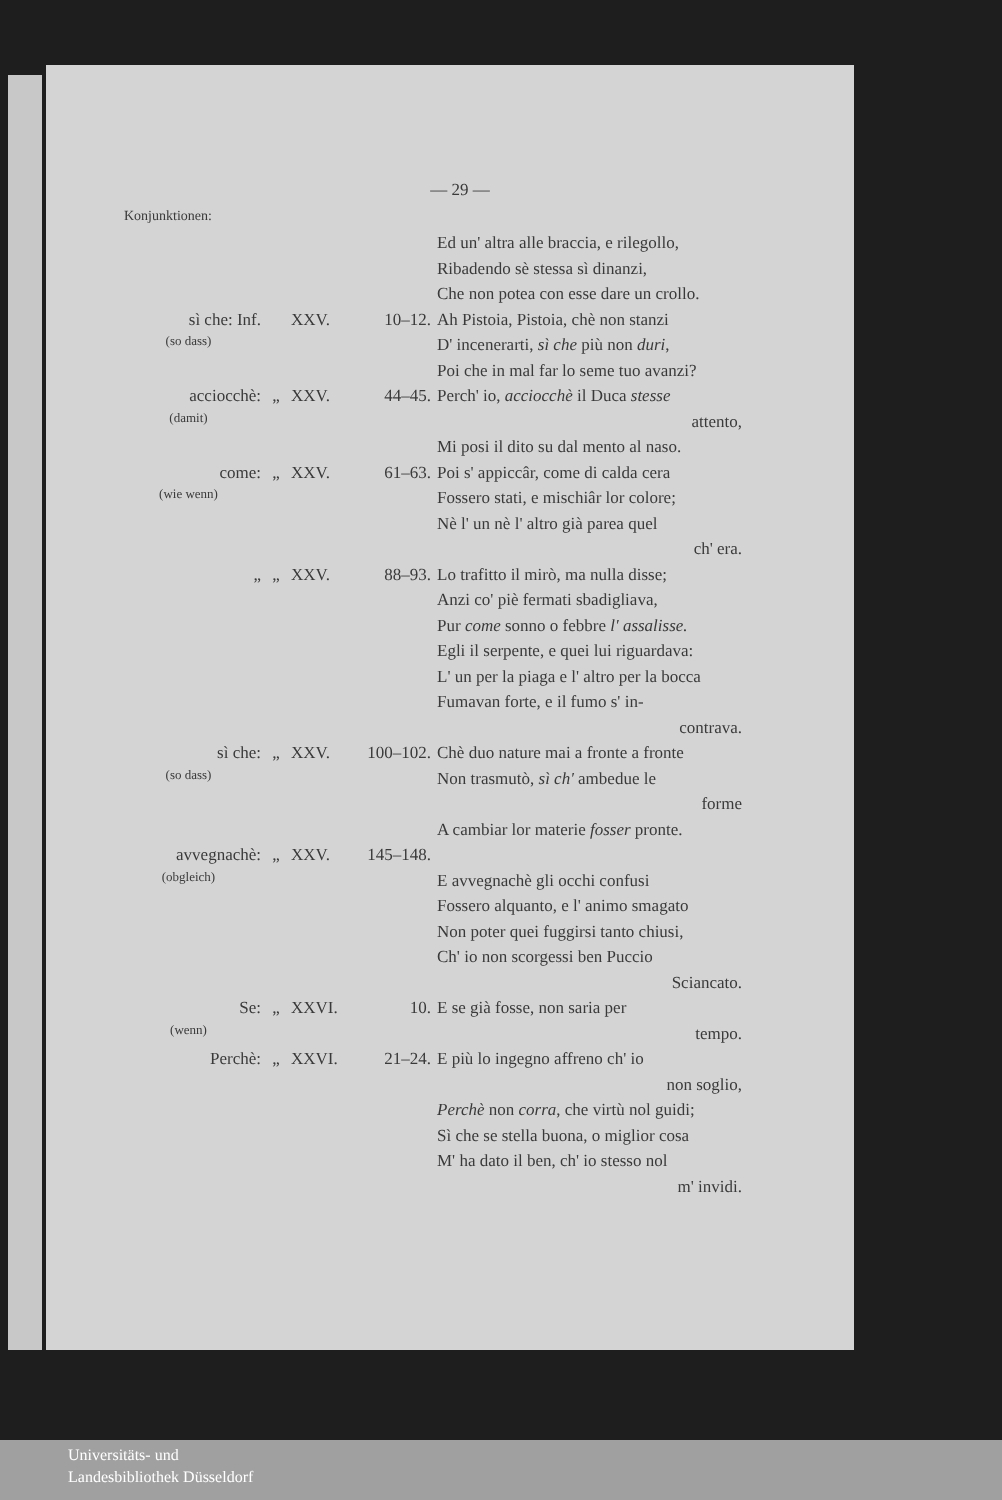— 29 —
Konjunktionen:
Ed un' altra alle braccia, e rilegollo,
Ribadendo sè stessa sì dinanzi,
Che non potea con esse dare un crollo.
sì che: Inf.
(so dass)
XXV. 10–12. Ah Pistoia, Pistoia, chè non stanzi
D' incenerarti, sì che più non duri,
Poi che in mal far lo seme tuo avanzi?
acciocchè:
(damit)
„ XXV. 44–45. Perch' io, acciocchè il Duca stesse
attento,
Mi posi il dito su dal mento al naso.
come:
(wie wenn)
„ XXV. 61–63. Poi s' appiccâr, come di calda cera
Fossero stati, e mischiâr lor colore;
Nè l' un nè l' altro già parea quel
ch' era.
„ „ XXV. 88–93. Lo trafitto il mirò, ma nulla disse;
Anzi co' piè fermati sbadigliava,
Pur come sonno o febbre l' assalisse.
Egli il serpente, e quei lui riguardava:
L' un per la piaga e l' altro per la bocca
Fumavan forte, e il fumo s' in-
contrava.
sì che:
(so dass)
„ XXV. 100–102.
Chè duo nature mai a fronte a fronte
Non trasmutò, sì ch' ambedue le
forme
A cambiar lor materie fosser pronte.
avvegnachè:
(obgleich)
„ XXV. 145–148.
E avvegnachè gli occhi confusi
Fossero alquanto, e l' animo smagato
Non poter quei fuggirsi tanto chiusi,
Ch' io non scorgessi ben Puccio
Sciancato.
Se:
(wenn)
„ XXVI. 10. E se già fosse, non saria per
tempo.
Perchè: „ XXVI. 21–24. E più lo ingegno affreno ch' io
non soglio,
Perchè non corra, che virtù nol guidi;
Sì che se stella buona, o miglior cosa
M' ha dato il ben, ch' io stesso nol
m' invidi.
Universitäts- und
Landesbibliothek Düsseldorf